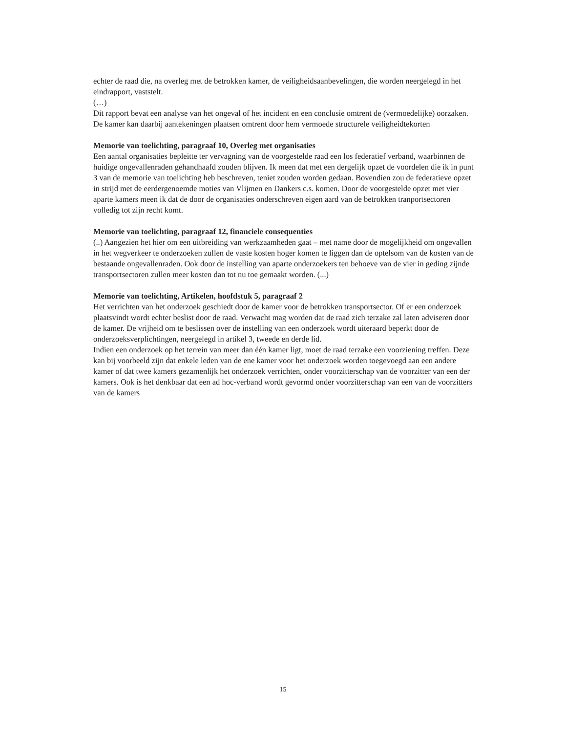echter de raad die, na overleg met de betrokken kamer, de veiligheidsaanbevelingen, die worden neergelegd in het eindrapport, vaststelt.
(…)
Dit rapport bevat een analyse van het ongeval of het incident en een conclusie omtrent de (vermoedelijke) oorzaken. De kamer kan daarbij aantekeningen plaatsen omtrent door hem vermoede structurele veiligheidtekorten
Memorie van toelichting, paragraaf 10, Overleg met organisaties
Een aantal organisaties bepleitte ter vervagning van de voorgestelde raad een los federatief verband, waarbinnen de huidige ongevallenraden gehandhaafd zouden blijven. Ik meen dat met een dergelijk opzet de voordelen die ik in punt 3 van de memorie van toelichting heb beschreven, teniet zouden worden gedaan. Bovendien zou de federatieve opzet in strijd met de eerdergenoemde moties van Vlijmen en Dankers c.s. komen. Door de voorgestelde opzet met vier aparte kamers meen ik dat de door de organisaties onderschreven eigen aard van de betrokken tranportsectoren volledig tot zijn recht komt.
Memorie van toelichting, paragraaf 12, financiele consequenties
(..) Aangezien het hier om een uitbreiding van werkzaamheden gaat – met name door de mogelijkheid om ongevallen in het wegverkeer te onderzoeken zullen de vaste kosten hoger komen te liggen dan de optelsom van de kosten van de bestaande ongevallenraden. Ook door de instelling van aparte onderzoekers ten behoeve van de vier in geding zijnde transportsectoren zullen meer kosten dan tot nu toe gemaakt worden. (...)
Memorie van toelichting, Artikelen, hoofdstuk 5, paragraaf 2
Het verrichten van het onderzoek geschiedt door de kamer voor de betrokken transportsector. Of er een onderzoek plaatsvindt wordt echter beslist door de raad. Verwacht mag worden dat de raad zich terzake zal laten adviseren door de kamer. De vrijheid om te beslissen over de instelling van een onderzoek wordt uiteraard beperkt door de onderzoeksverplichtingen, neergelegd in artikel 3, tweede en derde lid.
Indien een onderzoek op het terrein van meer dan één kamer ligt, moet de raad terzake een voorziening treffen. Deze kan bij voorbeeld zijn dat enkele leden van de ene kamer voor het onderzoek worden toegevoegd aan een andere kamer of dat twee kamers gezamenlijk het onderzoek verrichten, onder voorzitterschap van de voorzitter van een der kamers. Ook is het denkbaar dat een ad hoc-verband wordt gevormd onder voorzitterschap van een van de voorzitters van de kamers
15